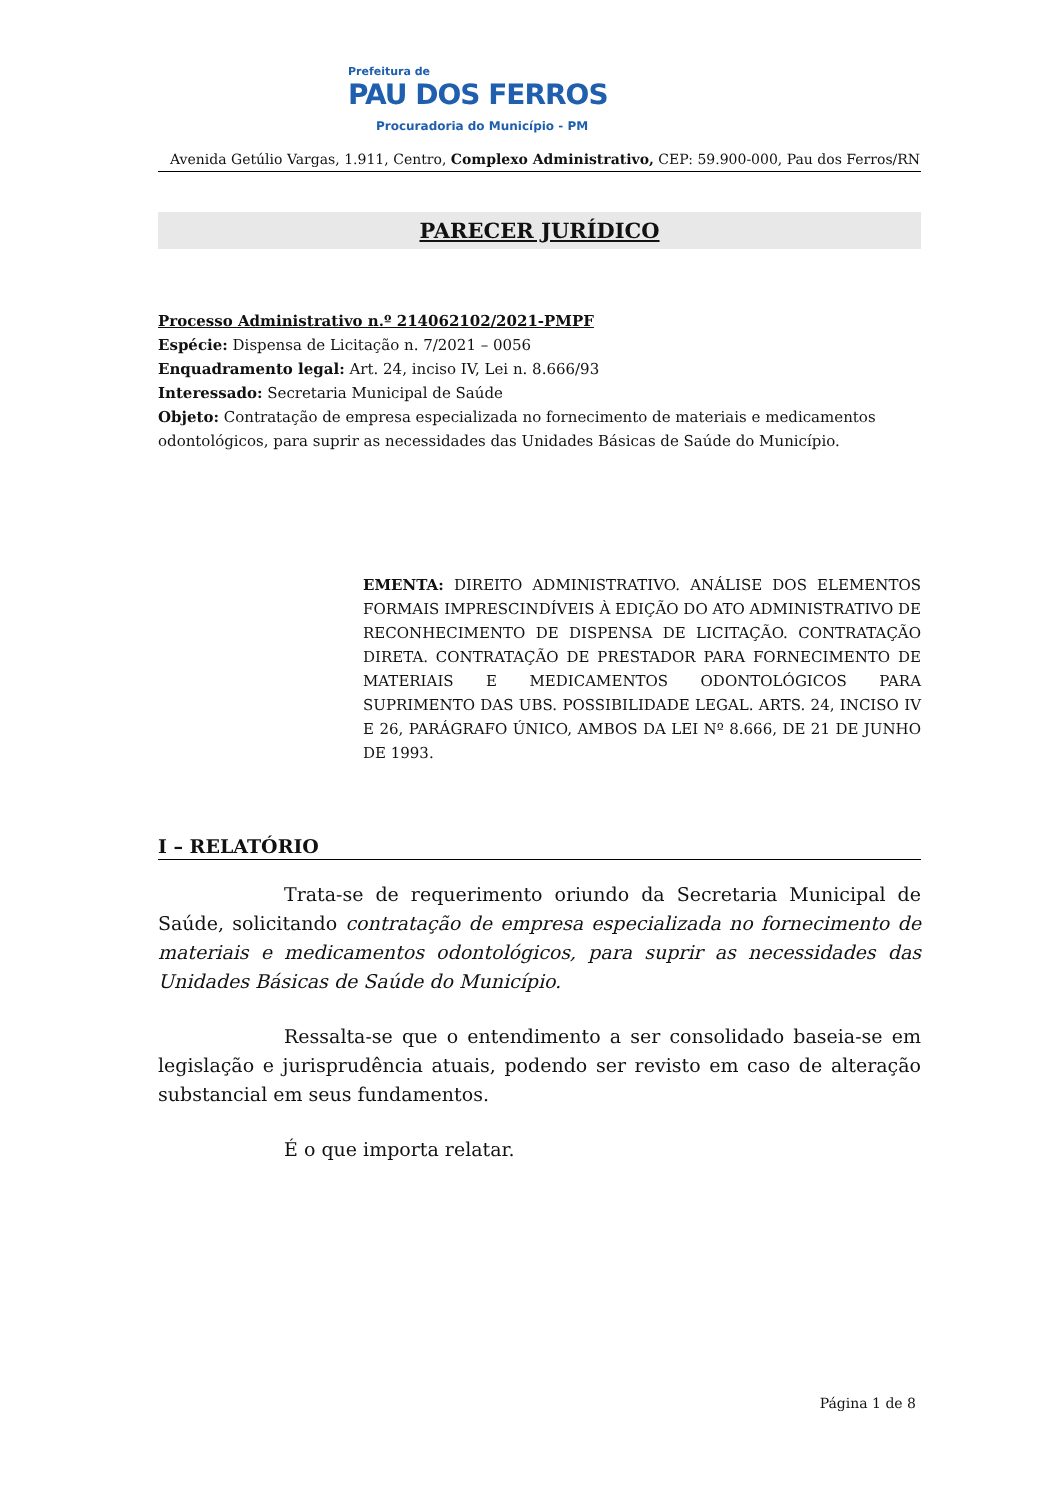Prefeitura de
PAU DOS FERROS
Procuradoria do Município - PM
Avenida Getúlio Vargas, 1.911, Centro, Complexo Administrativo, CEP: 59.900-000, Pau dos Ferros/RN
PARECER JURÍDICO
Processo Administrativo n.º 214062102/2021-PMPF
Espécie: Dispensa de Licitação n. 7/2021 – 0056
Enquadramento legal: Art. 24, inciso IV, Lei n. 8.666/93
Interessado: Secretaria Municipal de Saúde
Objeto: Contratação de empresa especializada no fornecimento de materiais e medicamentos odontológicos, para suprir as necessidades das Unidades Básicas de Saúde do Município.
EMENTA: DIREITO ADMINISTRATIVO. ANÁLISE DOS ELEMENTOS FORMAIS IMPRESCINDÍVEIS À EDIÇÃO DO ATO ADMINISTRATIVO DE RECONHECIMENTO DE DISPENSA DE LICITAÇÃO. CONTRATAÇÃO DIRETA. CONTRATAÇÃO DE PRESTADOR PARA FORNECIMENTO DE MATERIAIS E MEDICAMENTOS ODONTOLÓGICOS PARA SUPRIMENTO DAS UBS. POSSIBILIDADE LEGAL. ARTS. 24, INCISO IV E 26, PARÁGRAFO ÚNICO, AMBOS DA LEI Nº 8.666, DE 21 DE JUNHO DE 1993.
I – RELATÓRIO
Trata-se de requerimento oriundo da Secretaria Municipal de Saúde, solicitando contratação de empresa especializada no fornecimento de materiais e medicamentos odontológicos, para suprir as necessidades das Unidades Básicas de Saúde do Município.
Ressalta-se que o entendimento a ser consolidado baseia-se em legislação e jurisprudência atuais, podendo ser revisto em caso de alteração substancial em seus fundamentos.
É o que importa relatar.
Página 1 de 8